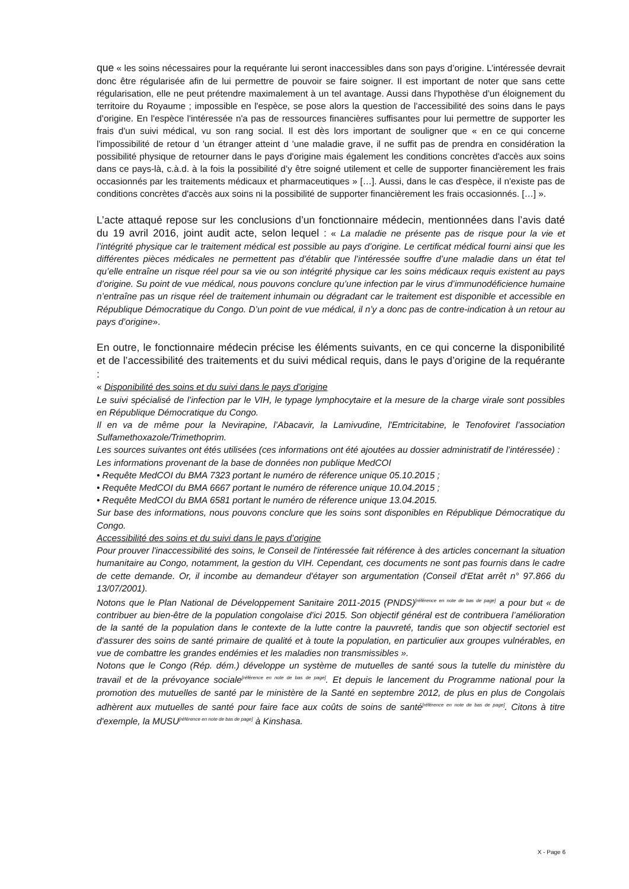que « les soins nécessaires pour la requérante lui seront inaccessibles dans son pays d’origine. L’intéressée devrait donc être régularisée afin de lui permettre de pouvoir se faire soigner. Il est important de noter que sans cette régularisation, elle ne peut prétendre maximalement à un tel avantage. Aussi dans l'hypothèse d’un éloignement du territoire du Royaume ; impossible en l'espèce, se pose alors la question de l'accessibilité des soins dans le pays d’origine. En l'espèce l'intéressée n'a pas de ressources financières suffisantes pour lui permettre de supporter les frais d'un suivi médical, vu son rang social. Il est dès lors important de souligner que « en ce qui concerne l'impossibilité de retour d 'un étranger atteint d 'une maladie grave, il ne suffit pas de prendra en considération la possibilité physique de retourner dans le pays d'origine mais également les conditions concrètes d'accès aux soins dans ce pays-là, c.à.d. à la fois la possibilité d’y être soigné utilement et celle de supporter financièrement les frais occasionnés par les traitements médicaux et pharmaceutiques » […]. Aussi, dans le cas d'espèce, il n'existe pas de conditions concrètes d'accès aux soins ni la possibilité de supporter financièrement les frais occasionnés. […] ».
L’acte attaqué repose sur les conclusions d’un fonctionnaire médecin, mentionnées dans l’avis daté du 19 avril 2016, joint audit acte, selon lequel : « La maladie ne présente pas de risque pour la vie et l’intégrité physique car le traitement médical est possible au pays d’origine. Le certificat médical fourni ainsi que les différentes pièces médicales ne permettent pas d’établir que l’intéressée souffre d’une maladie dans un état tel qu’elle entraîne un risque réel pour sa vie ou son intégrité physique car les soins médicaux requis existent au pays d’origine. Su point de vue médical, nous pouvons conclure qu’une infection par le virus d’immunodéficience humaine n’entraîne pas un risque réel de traitement inhumain ou dégradant car le traitement est disponible et accessible en République Démocratique du Congo. D’un point de vue médical, il n’y a donc pas de contre-indication à un retour au pays d’origine».
En outre, le fonctionnaire médecin précise les éléments suivants, en ce qui concerne la disponibilité et de l’accessibilité des traitements et du suivi médical requis, dans le pays d’origine de la requérante :
« Disponibilité des soins et du suivi dans le pays d’origine
Le suivi spécialisé de l’infection par le VIH, le typage lymphocytaire et la mesure de la charge virale sont possibles en République Démocratique du Congo.
Il en va de même pour la Nevirapine, l’Abacavir, la Lamivudine, l'Emtricitabine, le Tenofoviret l’association Sulfamethoxazole/Trimethoprim.
Les sources suivantes ont étés utilisées (ces informations ont été ajoutées au dossier administratif de l’intéressée) :
Les informations provenant de la base de données non publique MedCOI
• Requête MedCOI du BMA 7323 portant le numéro de réference unique 05.10.2015 ;
• Requête MedCOI du BMA 6667 portant le numéro de réference unique 10.04.2015 ;
• Requête MedCOI du BMA 6581 portant le numéro de réference unique 13.04.2015.
Sur base des informations, nous pouvons conclure que les soins sont disponibles en République Démocratique du Congo.
Accessibilité des soins et du suivi dans le pays d’origine
Pour prouver l'inaccessibilité des soins, le Conseil de l'intéressée fait référence à des articles concernant la situation humanitaire au Congo, notamment, la gestion du VIH. Cependant, ces documents ne sont pas fournis dans le cadre de cette demande. Or, il incombe au demandeur d'étayer son argumentation (Conseil d'Etat arrêt n° 97.866 du 13/07/2001).
Notons que le Plan National de Développement Sanitaire 2011-2015 (PNDS)<sup>[référence en note de bas de page]</sup> a pour but « de contribuer au bien-être de la population congolaise d'ici 2015. Son objectif général est de contribuera l’amélioration de la santé de la population dans le contexte de la lutte contre la pauvreté, tandis que son objectif sectoriel est d'assurer des soins de santé primaire de qualité et à toute la population, en particulier aux groupes vulnérables, en vue de combattre les grandes endémies et les maladies non transmissibles ».
Notons que le Congo (Rép. dém.) développe un système de mutuelles de santé sous la tutelle du ministère du travail et de la prévoyance sociale<sup>[référence en note de bas de page]</sup>. Et depuis le lancement du Programme national pour la promotion des mutuelles de santé par le ministère de la Santé en septembre 2012, de plus en plus de Congolais adhèrent aux mutuelles de santé pour faire face aux coûts de soins de santé<sup>[référence en note de bas de page]</sup>. Citons à titre d'exemple, la MUSU<sup>[référence en note de bas de page]</sup> à Kinshasa.
X - Page 6